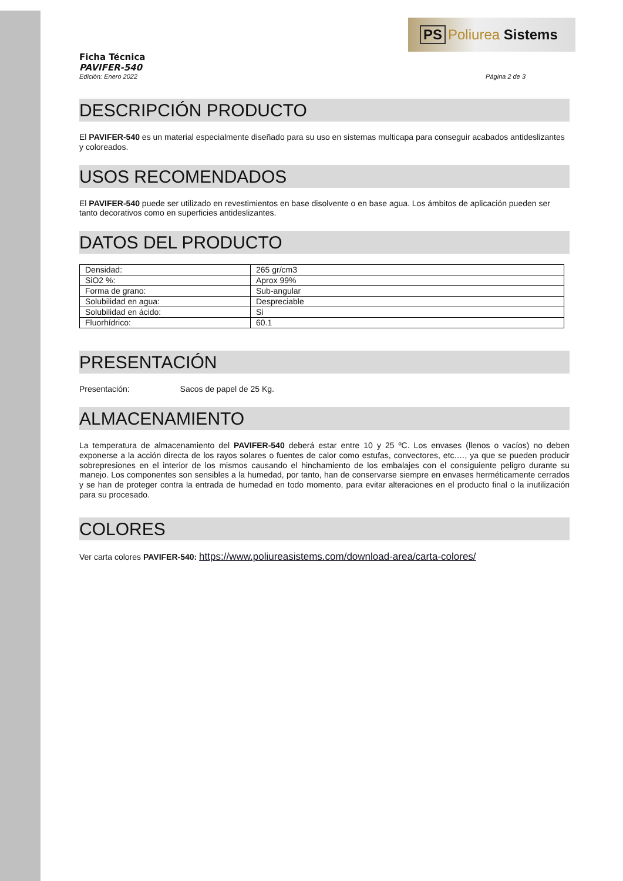PS Poliurea Sistems
Ficha Técnica
PAVIFER-540
Edición: Enero 2022 Página 2 de 3
DESCRIPCIÓN PRODUCTO
El PAVIFER-540 es un material especialmente diseñado para su uso en sistemas multicapa para conseguir acabados antideslizantes y coloreados.
USOS RECOMENDADOS
El PAVIFER-540 puede ser utilizado en revestimientos en base disolvente o en base agua. Los ámbitos de aplicación pueden ser tanto decorativos como en superficies antideslizantes.
DATOS DEL PRODUCTO
| Densidad: | 265 gr/cm3 |
| SiO2 %: | Aprox 99% |
| Forma de grano: | Sub-angular |
| Solubilidad en agua: | Despreciable |
| Solubilidad en ácido: | Si |
| Fluorhídrico: | 60.1 |
PRESENTACIÓN
Presentación: Sacos de papel de 25 Kg.
ALMACENAMIENTO
La temperatura de almacenamiento del PAVIFER-540 deberá estar entre 10 y 25 ºC. Los envases (llenos o vacíos) no deben exponerse a la acción directa de los rayos solares o fuentes de calor como estufas, convectores, etc.…, ya que se pueden producir sobrepresiones en el interior de los mismos causando el hinchamiento de los embalajes con el consiguiente peligro durante su manejo. Los componentes son sensibles a la humedad, por tanto, han de conservarse siempre en envases herméticamente cerrados y se han de proteger contra la entrada de humedad en todo momento, para evitar alteraciones en el producto final o la inutilización para su procesado.
COLORES
Ver carta colores PAVIFER-540: https://www.poliureasistems.com/download-area/carta-colores/